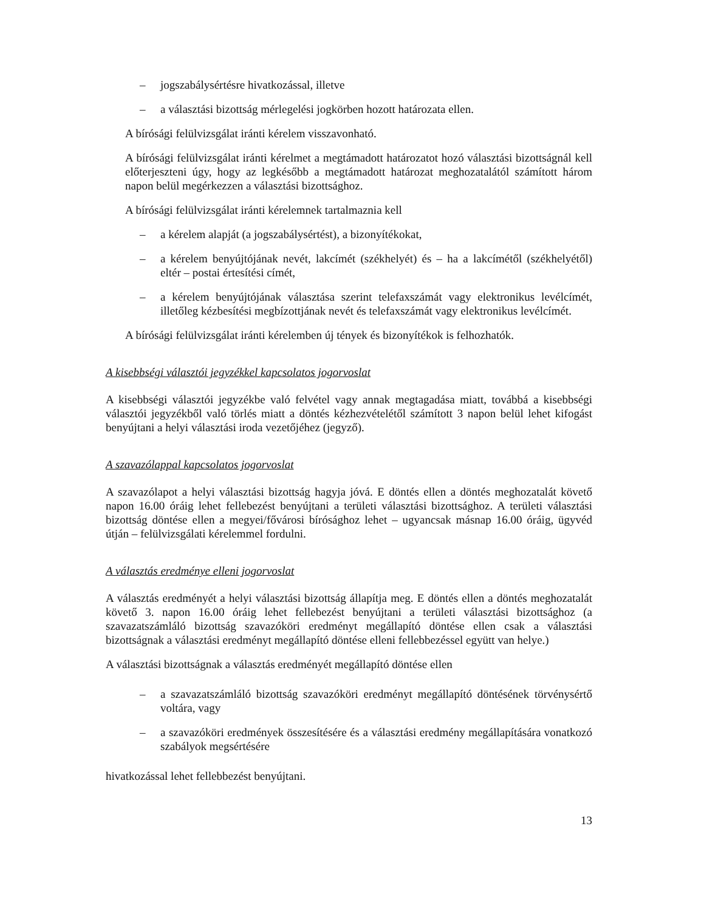– jogszabálysértésre hivatkozással, illetve
– a választási bizottság mérlegelési jogkörben hozott határozata ellen.
A bírósági felülvizsgálat iránti kérelem visszavonható.
A bírósági felülvizsgálat iránti kérelmet a megtámadott határozatot hozó választási bizottságnál kell előterjeszteni úgy, hogy az legkésőbb a megtámadott határozat meghozatalától számított három napon belül megérkezzen a választási bizottsághoz.
A bírósági felülvizsgálat iránti kérelemnek tartalmaznia kell
– a kérelem alapját (a jogszabálysértést), a bizonyítékokat,
– a kérelem benyújtójának nevét, lakcímét (székhelyét) és – ha a lakcímétől (székhelyétől) eltér – postai értesítési címét,
– a kérelem benyújtójának választása szerint telefaxszámát vagy elektronikus levélcímét, illetőleg kézbesítési megbízottjának nevét és telefaxszámát vagy elektronikus levélcímét.
A bírósági felülvizsgálat iránti kérelemben új tények és bizonyítékok is felhozhatók.
A kisebbségi választói jegyzékkel kapcsolatos jogorvoslat
A kisebbségi választói jegyzékbe való felvétel vagy annak megtagadása miatt, továbbá a kisebbségi választói jegyzékből való törlés miatt a döntés kézhezvételétől számított 3 napon belül lehet kifogást benyújtani a helyi választási iroda vezetőjéhez (jegyző).
A szavazólappal kapcsolatos jogorvoslat
A szavazólapot a helyi választási bizottság hagyja jóvá. E döntés ellen a döntés meghozatalát követő napon 16.00 óráig lehet fellebezést benyújtani a területi választási bizottsághoz. A területi választási bizottság döntése ellen a megyei/fővárosi bírósághoz lehet – ugyancsak másnap 16.00 óráig, ügyvéd útján – felülvizsgálati kérelemmel fordulni.
A választás eredménye elleni jogorvoslat
A választás eredményét a helyi választási bizottság állapítja meg. E döntés ellen a döntés meghozatalát követő 3. napon 16.00 óráig lehet fellebezést benyújtani a területi választási bizottsághoz (a szavazatszámláló bizottság szavazóköri eredményt megállapító döntése ellen csak a választási bizottságnak a választási eredményt megállapító döntése elleni fellebbezéssel együtt van helye.)
A választási bizottságnak a választás eredményét megállapító döntése ellen
– a szavazatszámláló bizottság szavazóköri eredményt megállapító döntésének törvénysértő voltára, vagy
– a szavazóköri eredmények összesítésére és a választási eredmény megállapítására vonatkozó szabályok megsértésére
hivatkozással lehet fellebbezést benyújtani.
13